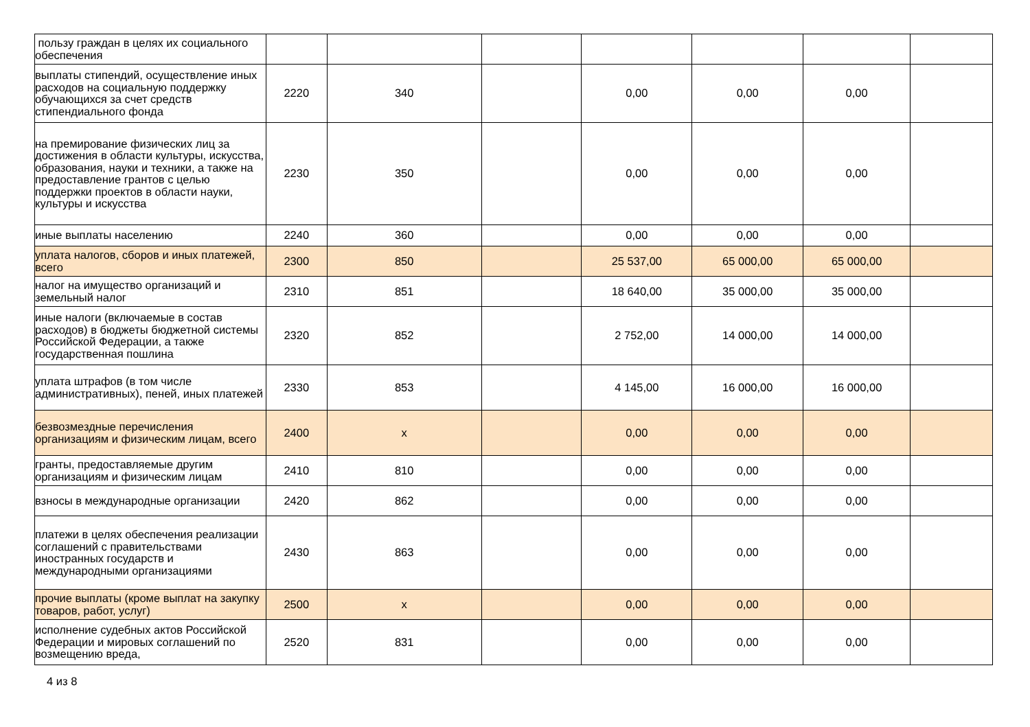| пользу граждан в целях их социального обеспечения | | | | | | | |
| выплаты стипендий, осуществление иных расходов на социальную поддержку обучающихся за счет средств стипендиального фонда | 2220 | 340 | | 0,00 | 0,00 | 0,00 | |
| на премирование физических лиц за достижения в области культуры, искусства, образования, науки и техники, а также на предоставление грантов с целью поддержки проектов в области науки, культуры и искусства | 2230 | 350 | | 0,00 | 0,00 | 0,00 | |
| иные выплаты населению | 2240 | 360 | | 0,00 | 0,00 | 0,00 | |
| уплата налогов, сборов и иных платежей, всего | 2300 | 850 | | 25 537,00 | 65 000,00 | 65 000,00 | |
| налог на имущество организаций и земельный налог | 2310 | 851 | | 18 640,00 | 35 000,00 | 35 000,00 | |
| иные налоги (включаемые в состав расходов) в бюджеты бюджетной системы Российской Федерации, а также государственная пошлина | 2320 | 852 | | 2 752,00 | 14 000,00 | 14 000,00 | |
| уплата штрафов (в том числе административных), пеней, иных платежей | 2330 | 853 | | 4 145,00 | 16 000,00 | 16 000,00 | |
| безвозмездные перечисления организациям и физическим лицам, всего | 2400 | x | | 0,00 | 0,00 | 0,00 | |
| гранты, предоставляемые другим организациям и физическим лицам | 2410 | 810 | | 0,00 | 0,00 | 0,00 | |
| взносы в международные организации | 2420 | 862 | | 0,00 | 0,00 | 0,00 | |
| платежи в целях обеспечения реализации соглашений с правительствами иностранных государств и международными организациями | 2430 | 863 | | 0,00 | 0,00 | 0,00 | |
| прочие выплаты (кроме выплат на закупку товаров, работ, услуг) | 2500 | x | | 0,00 | 0,00 | 0,00 | |
| исполнение судебных актов Российской Федерации и мировых соглашений по возмещению вреда, | 2520 | 831 | | 0,00 | 0,00 | 0,00 | |
4 из 8